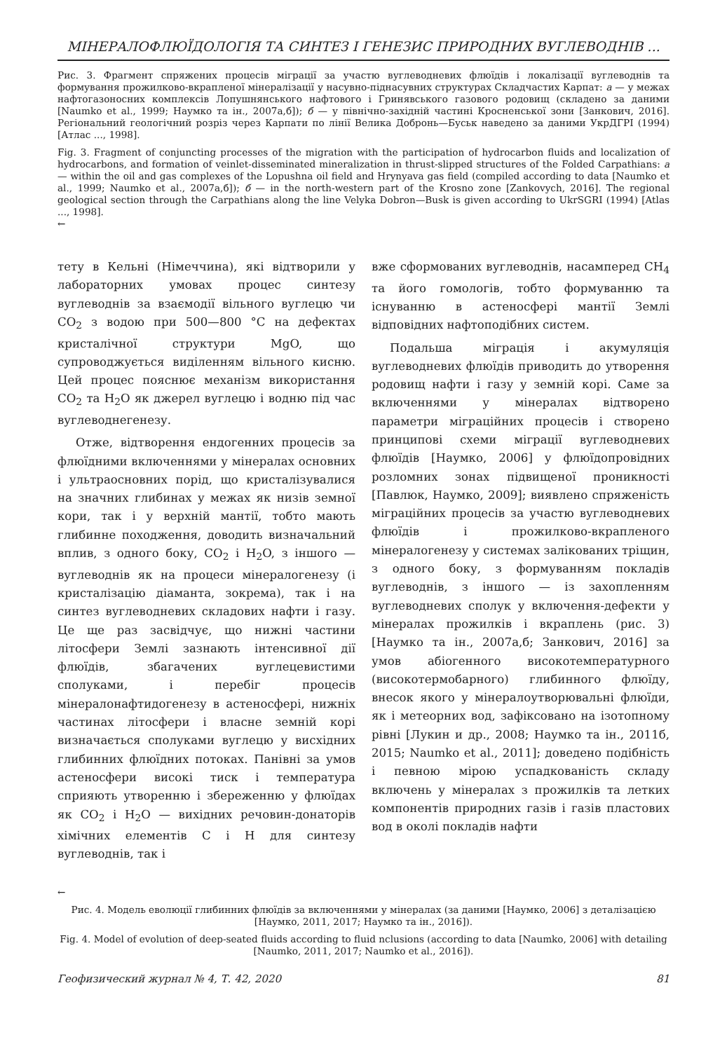МІНЕРАЛОФЛЮЇДОЛОГІЯ ТА СИНТЕЗ І ГЕНЕЗИС ПРИРОДНИХ ВУГЛЕВОДНІВ ...
Рис. 3. Фрагмент спряжених процесів міграції за участю вуглеводневих флюїдів і локалізації вуглеводнів та формування прожилково-вкрапленої мінералізації у насувно-піднасувних структурах Складчастих Карпат: а — у межах нафтогазоносних комплексів Лопушнянського нафтового і Гринявського газового родовищ (складено за даними [Naumko et al., 1999; Наумко та ін., 2007а,б]); б — у північно-західній частині Кросненської зони [Занкович, 2016]. Регіональний геологічний розріз через Карпати по лінії Велика Добронь—Буськ наведено за даними УкрДГРІ (1994) [Атлас ..., 1998].
Fig. 3. Fragment of conjuncting processes of the migration with the participation of hydrocarbon fluids and localization of hydrocarbons, and formation of veinlet-disseminated mineralization in thrust-slipped structures of the Folded Carpathians: a — within the oil and gas complexes of the Lopushna oil field and Hrynyava gas field (compiled according to data [Naumko et al., 1999; Naumko et al., 2007а,б]); б — in the north-western part of the Krosno zone [Zankovych, 2016]. The regional geological section through the Carpathians along the line Velyka Dobron—Busk is given according to UkrSGRI (1994) [Atlas ..., 1998].
←
тету в Кельні (Німеччина), які відтворили у лабораторних умовах процес синтезу вуглеводнів за взаємодії вільного вуглецю чи CO<sub>2</sub> з водою при 500—800 °C на дефектах кристалічної структури MgO, що супроводжується виділенням вільного кисню. Цей процес пояснює механізм використання CO<sub>2</sub> та H<sub>2</sub>O як джерел вуглецю і водню під час вуглеводнегенезу.
Отже, відтворення ендогенних процесів за флюїдними включеннями у мінералах основних і ультраосновних порід, що кристалізувалися на значних глибинах у межах як низів земної кори, так і у верхній мантії, тобто мають глибинне походження, доводить визначальний вплив, з одного боку, CO<sub>2</sub> і H<sub>2</sub>O, з іншого — вуглеводнів як на процеси мінералогенезу (і кристалізацію діаманта, зокрема), так і на синтез вуглеводневих складових нафти і газу. Це ще раз засвідчує, що нижні частини літосфери Землі зазнають інтенсивної дії флюїдів, збагачених вуглецевистими сполуками, і перебіг процесів мінералонафтидогенезу в астеносфері, нижніх частинах літосфери і власне земній корі визначається сполуками вуглецю у висхідних глибинних флюїдних потоках. Панівні за умов астеносфери високі тиск і температура сприяють утворенню і збереженню у флюїдах як CO<sub>2</sub> і H<sub>2</sub>O — вихідних речовин-донаторів хімічних елементів C і H для синтезу вуглеводнів, так і
вже сформованих вуглеводнів, насамперед CH<sub>4</sub> та його гомологів, тобто формуванню та існуванню в астеносфері мантії Землі відповідних нафтоподібних систем.
Подальша міграція і акумуляція вуглеводневих флюїдів приводить до утворення родовищ нафти і газу у земній корі. Саме за включеннями у мінералах відтворено параметри міграційних процесів і створено принципові схеми міграції вуглеводневих флюїдів [Наумко, 2006] у флюїдопровідних розломних зонах підвищеної проникності [Павлюк, Наумко, 2009]; виявлено спряженість міграційних процесів за участю вуглеводневих флюїдів і прожилково-вкрапленого мінералогенезу у системах залікованих тріщин, з одного боку, з формуванням покладів вуглеводнів, з іншого — із захопленням вуглеводневих сполук у включення-дефекти у мінералах прожилків і вкраплень (рис. 3) [Наумко та ін., 2007а,б; Занкович, 2016] за умов абіогенного високотемпературного (високотермобарного) глибинного флюїду, внесок якого у мінералоутворювальні флюїди, як і метеорних вод, зафіксовано на ізотопному рівні [Лукин и др., 2008; Наумко та ін., 2011б, 2015; Naumko et al., 2011]; доведено подібність і певною мірою успадкованість складу включень у мінералах з прожилків та летких компонентів природних газів і газів пластових вод в околі покладів нафти
←
Рис. 4. Модель еволюції глибинних флюїдів за включеннями у мінералах (за даними [Наумко, 2006] з деталізацією [Наумко, 2011, 2017; Наумко та ін., 2016]).
Fig. 4. Model of evolution of deep-seated fluids according to fluid nclusions (according to data [Naumko, 2006] with detailing [Naumko, 2011, 2017; Naumko et al., 2016]).
Геофизический журнал № 4, Т. 42, 2020 81